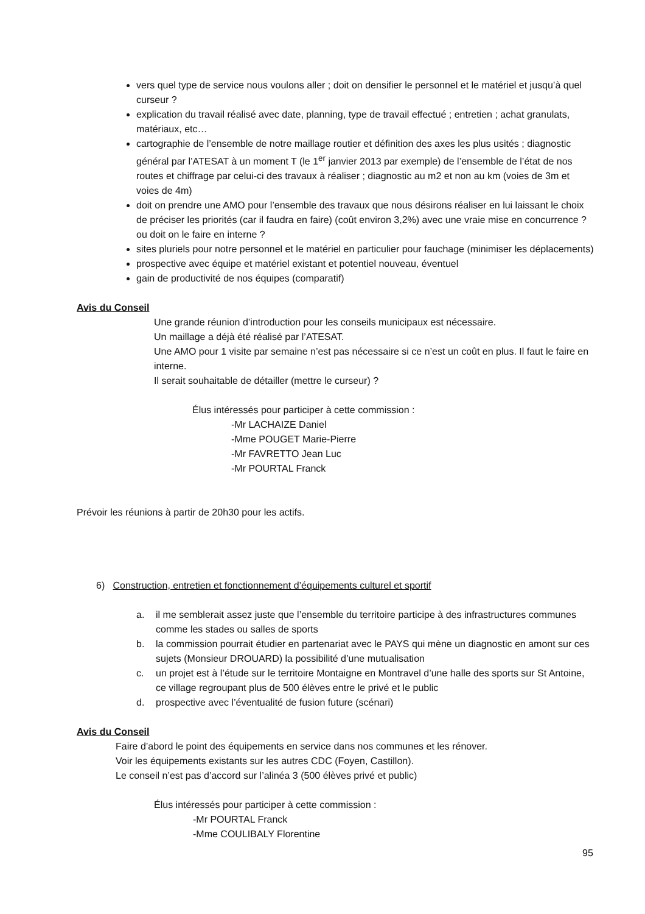vers quel type de service nous voulons aller ; doit on densifier le personnel et le matériel et jusqu’à quel curseur ?
explication du travail réalisé avec date, planning, type de travail effectué ; entretien ; achat granulats, matériaux, etc…
cartographie de l’ensemble de notre maillage routier et définition des axes les plus usités ; diagnostic général par l’ATESAT à un moment T (le 1<sup>er</sup> janvier 2013 par exemple) de l’ensemble de l’état de nos routes et chiffrage par celui-ci des travaux à réaliser ; diagnostic au m2 et non au km (voies de 3m et voies de 4m)
doit on prendre une AMO pour l’ensemble des travaux que nous désirons réaliser en lui laissant le choix de préciser les priorités (car il faudra en faire) (coût environ 3,2%) avec une vraie mise en concurrence ? ou doit on le faire en interne ?
sites pluriels pour notre personnel et le matériel en particulier pour fauchage (minimiser les déplacements)
prospective avec équipe et matériel existant et potentiel nouveau, éventuel
gain de productivité de nos équipes (comparatif)
Avis du Conseil
Une grande réunion d’introduction pour les conseils municipaux est nécessaire.
Un maillage a déjà été réalisé par l’ATESAT.
Une AMO pour 1 visite par semaine n’est pas nécessaire si ce n’est un coût en plus. Il faut le faire en interne.
Il serait souhaitable de détailler (mettre le curseur) ?
Élus intéressés pour participer à cette commission :
-Mr LACHAIZE Daniel
-Mme POUGET Marie-Pierre
-Mr FAVRETTO Jean Luc
-Mr POURTAL Franck
Prévoir les réunions à partir de 20h30 pour les actifs.
6) Construction, entretien et fonctionnement d’équipements culturel et sportif
a. il me semblerait assez juste que l’ensemble du territoire participe à des infrastructures communes comme les stades ou salles de sports
b. la commission pourrait étudier en partenariat avec le PAYS qui mène un diagnostic en amont sur ces sujets (Monsieur DROUARD) la possibilité d’une mutualisation
c. un projet est à l’étude sur le territoire Montaigne en Montravel d’une halle des sports sur St Antoine, ce village regroupant plus de 500 élèves entre le privé et le public
d. prospective avec l’éventualité de fusion future (scénari)
Avis du Conseil
Faire d’abord le point des équipements en service dans nos communes et les rénover.
Voir les équipements existants sur les autres CDC (Foyen, Castillon).
Le conseil n’est pas d’accord sur l’alinéa 3 (500 élèves privé et public)
Élus intéressés pour participer à cette commission :
-Mr POURTAL Franck
-Mme COULIBALY Florentine
95